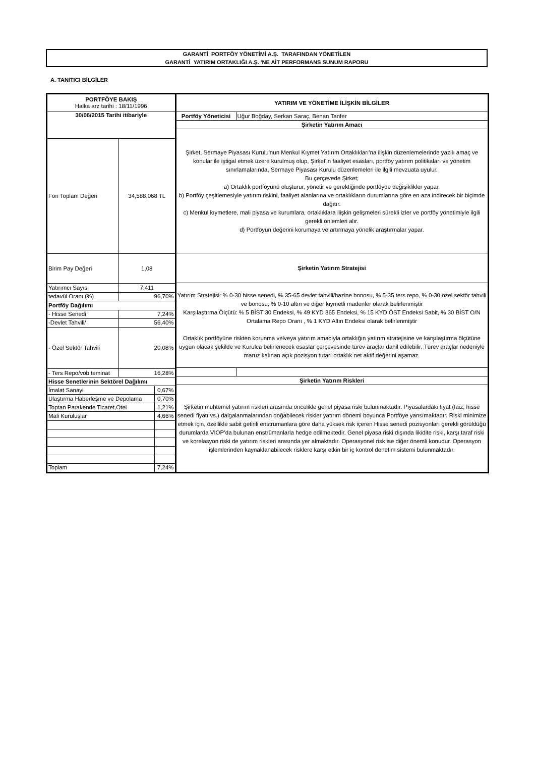GARANTİ PORTFÖY YÖNETİMİ A.Ş. TARAFINDAN YÖNETİLEN
GARANTİ YATIRIM ORTAKLIĞI A.Ş. 'NE AİT PERFORMANS SUNUM RAPORU
A. TANITICI BİLGİLER
| PORTFÖYE BAKIŞ Halka arz tarihi : 18/11/1996 | | |
| --- | --- | --- |
| 30/06/2015 Tarihi itibariyle | | |
| Fon Toplam Değeri | 34,588,068 TL | |
| Birim Pay Değeri | 1,08 | |
| Yatırımcı Sayısı | 7.411 | |
| tedavül Oranı (%) | 96,70% | |
| Portföy Dağılımı | | |
| - Hisse Senedi | 7,24% | |
| -Devlet Tahvili/ | 56,40% | |
| - Özel Sektör Tahvili | 20,08% | |
| - Ters Repo/vob teminat | 16,28% | |
| Hisse Senetlerinin Sektörel Dağılımı | | |
| İmalat Sanayi | | 0,67% |
| Ulaştırma Haberleşme ve Depolama | | 0,70% |
| Toptan Parakende Ticaret,Otel | | 1,21% |
| Mali Kuruluşlar | | 4,66% |
| Toplam | | 7,24% |
| YATIRIM VE YÖNETİME İLİŞKİN BİLGİLER | |
| --- | --- |
| Portföy Yöneticisi | Uğur Boğday, Serkan Saraç, Benan Tanfer |
| Şirketin Yatırım Amacı | |
| Şirket, Sermaye Piyasası Kurulu'nun Menkul Kıymet Yatırım Ortaklıkları'na ilişkin düzenlemelerinde yazılı amaç ve konular ile iştigal etmek üzere kurulmuş olup, Şirket'in faaliyet esasları, portföy yatırım politikaları ve yönetim sınırlamalarında, Sermaye Piyasası Kurulu düzenlemeleri ile ilgili mevzuata uyulur. Bu çerçevede Şirket; a) Ortaklık portföyünü oluşturur, yönetir ve gerektiğinde portföyde değişiklikler yapar. b) Portföy çeşitlemesiyle yatırım riskini, faaliyet alanlarına ve ortaklıkların durumlarına göre en aza indirecek bir biçimde dağıtır. c) Menkul kıymetlere, mali piyasa ve kurumlara, ortaklıklara ilişkin gelişmeleri sürekli izler ve portföy yönetimiyle ilgili gerekli önlemleri alır. d) Portföyün değerini korumaya ve artırmaya yönelik araştırmalar yapar. | |
| Şirketin Yatırım Stratejisi | |
| Yatırım Stratejisi: % 0-30 hisse senedi, % 35-65 devlet tahvili/hazine bonosu, % 5-35 ters repo, % 0-30 özel sektör tahvili ve bonosu, % 0-10 altın ve diğer kıymetli madenler olarak belirlenmiştir Karşılaştırma Ölçütü: % 5 BİST 30 Endeksi, % 49 KYD 365 Endeksi, % 15 KYD ÖST Endeksi Sabit, % 30 BİST O/N Ortalama Repo Oranı , % 1 KYD Altın Endeksi olarak belirlenmiştir Ortaklık portföyüne riskten korunma velveya yatırım amacıyla ortaklığın yatırım stratejisine ve karşılaştırma ölçütüne uygun olacak şekilde ve Kurulca belirlenecek esaslar çerçevesinde türev araçlar dahil edilebilir. Türev araçlar nedeniyle maruz kalınan açık pozisyon tutarı ortaklık net aktif değerini aşamaz. | |
| Şirketin Yatırım Riskleri | |
| Şirketin muhtemel yatırım riskleri arasında öncelikle genel piyasa riski bulunmaktadır. Piyasalardaki fiyat (faiz, hisse senedi fiyatı vs.) dalgalanmalarından doğabilecek riskler yatırım dönemi boyunca Portföye yansımaktadır. Riski minimize etmek için, özellikle sabit getirili enstrümanlara göre daha yüksek risk içeren Hisse senedi pozisyonları gerekli görüldüğü durumlarda VIOP’da bulunan enstrümanlarla hedge edilmektedir. Genel piyasa riski dışında likidite riski, karşı taraf riski ve korelasyon riski de yatırım riskleri arasında yer almaktadır. Operasyonel risk ise diğer önemli konudur. Operasyon işlemlerinden kaynaklanabilecek risklere karşı etkin bir iç kontrol denetim sistemi bulunmaktadır. | |